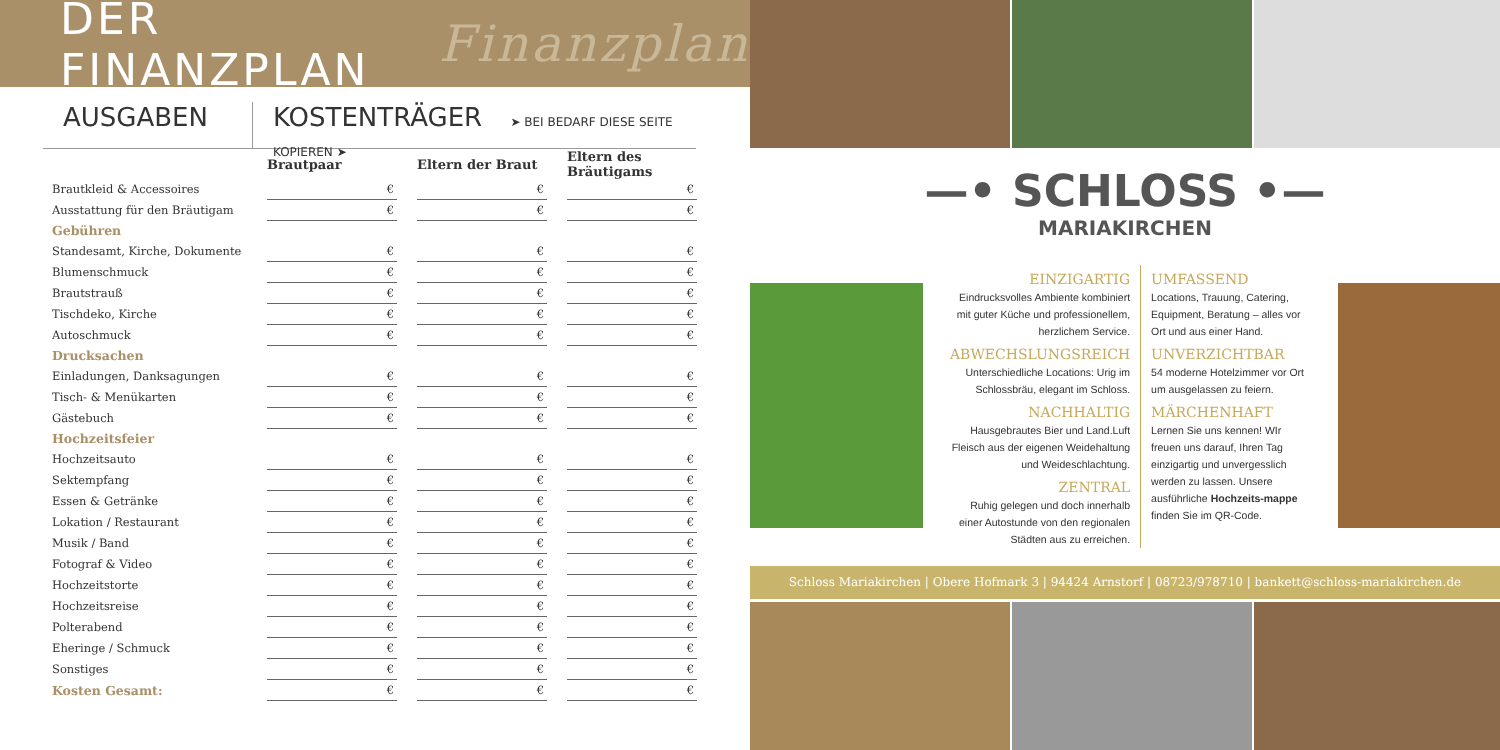DER FINANZPLAN Finanzplan
AUSGABEN KOSTENTRÄGER ➤ BEI BEDARF DIESE SEITE KOPIEREN ➤
| | Brautpaar | | Eltern der Braut | | Eltern des Bräutigams |
| --- | --- | --- | --- | --- | --- |
| Brautkleid & Accessoires | € | | € | | € |
| Ausstattung für den Bräutigam | € | | € | | € |
| Gebühren | | | | | |
| Standesamt, Kirche, Dokumente | € | | € | | € |
| Blumenschmuck | € | | € | | € |
| Brautstrauß | € | | € | | € |
| Tischdeko, Kirche | € | | € | | € |
| Autoschmuck | € | | € | | € |
| Drucksachen | | | | | |
| Einladungen, Danksagungen | € | | € | | € |
| Tisch- & Menükarten | € | | € | | € |
| Gästebuch | € | | € | | € |
| Hochzeitsfeier | | | | | |
| Hochzeitsauto | € | | € | | € |
| Sektempfang | € | | € | | € |
| Essen & Getränke | € | | € | | € |
| Lokation / Restaurant | € | | € | | € |
| Musik / Band | € | | € | | € |
| Fotograf & Video | € | | € | | € |
| Hochzeitstorte | € | | € | | € |
| Hochzeitsreise | € | | € | | € |
| Polterabend | € | | € | | € |
| Eheringe / Schmuck | € | | € | | € |
| Sonstiges | € | | € | | € |
| Kosten Gesamt: | € | | € | | € |
—• SCHLOSS •—
MARIAKIRCHEN
EINZIGARTIG
Eindrucksvolles Ambiente kombiniert mit guter Küche und professionellem, herzlichem Service.
ABWECHSLUNGSREICH
Unterschiedliche Locations: Urig im Schlossbräu, elegant im Schloss.
NACHHALTIG
Hausgebrautes Bier und Land.Luft Fleisch aus der eigenen Weidehaltung und Weideschlachtung.
ZENTRAL
Ruhig gelegen und doch innerhalb einer Autostunde von den regionalen Städten aus zu erreichen.
UMFASSEND
Locations, Trauung, Catering, Equipment, Beratung – alles vor Ort und aus einer Hand.
UNVERZICHTBAR
54 moderne Hotelzimmer vor Ort um ausgelassen zu feiern.
MÄRCHENHAFT
Lernen Sie uns kennen! WIr freuen uns darauf, Ihren Tag einzigartig und unvergesslich werden zu lassen. Unsere ausführliche Hochzeits-mappe finden Sie im QR-Code.
Schloss Mariakirchen | Obere Hofmark 3 | 94424 Arnstorf | 08723/978710 | bankett@schloss-mariakirchen.de